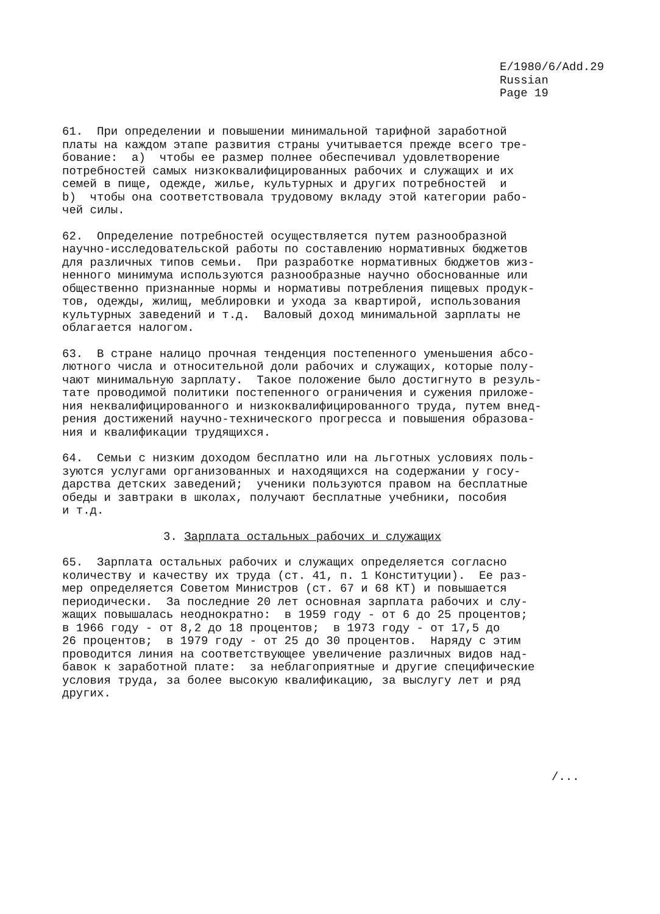E/1980/6/Add.29
Russian
Page 19
61. При определении и повышении минимальной тарифной заработной платы на каждом этапе развития страны учитывается прежде всего тре- бование: а) чтобы ее размер полнее обеспечивал удовлетворение потребностей самых низкоквалифицированных рабочих и служащих и их семей в пище, одежде, жилье, культурных и других потребностей и b) чтобы она соответствовала трудовому вкладу этой категории рабо- чей силы.
62. Определение потребностей осуществляется путем разнообразной научно-исследовательской работы по составлению нормативных бюджетов для различных типов семьи. При разработке нормативных бюджетов жиз- ненного минимума используются разнообразные научно обоснованные или общественно признанные нормы и нормативы потребления пищевых продук- тов, одежды, жилищ, меблировки и ухода за квартирой, использования культурных заведений и т.д. Валовый доход минимальной зарплаты не облагается налогом.
63. В стране налицо прочная тенденция постепенного уменьшения абсо- лютного числа и относительной доли рабочих и служащих, которые полу- чают минимальную зарплату. Такое положение было достигнуто в резуль- тате проводимой политики постепенного ограничения и сужения приложе- ния неквалифицированного и низкоквалифицированного труда, путем внед- рения достижений научно-технического прогресса и повышения образова- ния и квалификации трудящихся.
64. Семьи с низким доходом бесплатно или на льготных условиях поль- зуются услугами организованных и находящихся на содержании у госу- дарства детских заведений; ученики пользуются правом на бесплатные обеды и завтраки в школах, получают бесплатные учебники, пособия и т.д.
3. Зарплата остальных рабочих и служащих
65. Зарплата остальных рабочих и служащих определяется согласно количеству и качеству их труда (ст. 41, п. 1 Конституции). Ее раз- мер определяется Советом Министров (ст. 67 и 68 КТ) и повышается периодически. За последние 20 лет основная зарплата рабочих и слу- жащих повышалась неоднократно: в 1959 году - от 6 до 25 процентов; в 1966 году - от 8,2 до 18 процентов; в 1973 году - от 17,5 до 26 процентов; в 1979 году - от 25 до 30 процентов. Наряду с этим проводится линия на соответствующее увеличение различных видов над- бавок к заработной плате: за неблагоприятные и другие специфические условия труда, за более высокую квалификацию, за выслугу лет и ряд других.
/...